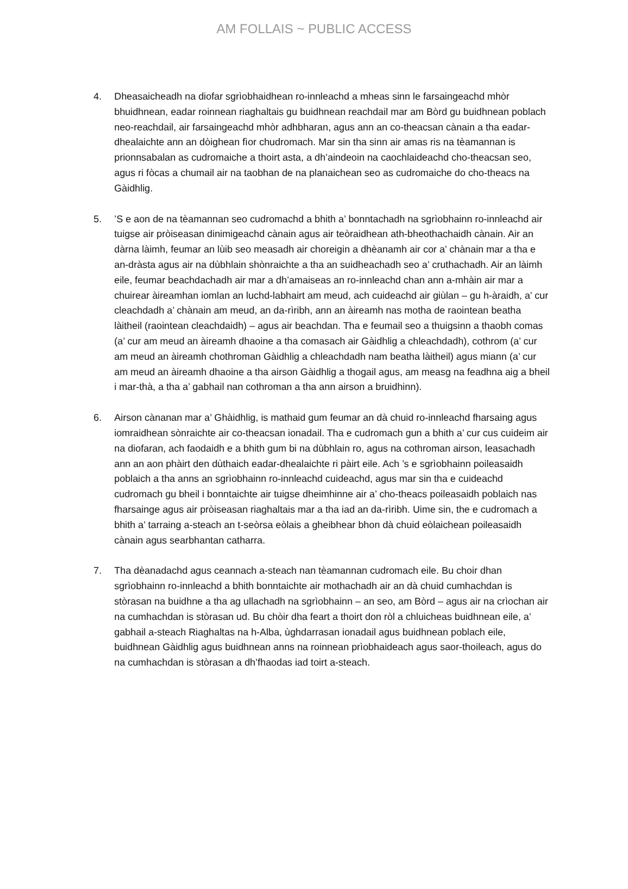AM FOLLAIS ~ PUBLIC ACCESS
4. Dheasaicheadh na diofar sgrìobhaidhean ro-innleachd a mheas sinn le farsaingeachd mhòr bhuidhnean, eadar roinnean riaghaltais gu buidhnean reachdail mar am Bòrd gu buidhnean poblach neo-reachdail, air farsaingeachd mhòr adhbharan, agus ann an co-theacsan cànain a tha eadar-dhealaichte ann an dòighean fìor chudromach. Mar sin tha sinn air amas ris na tèamannan is prionnsabalan as cudromaiche a thoirt asta, a dh’aindeoin na caochlaideachd cho-theacsan seo, agus ri fòcas a chumail air na taobhan de na planaichean seo as cudromaiche do cho-theacs na Gàidhlig.
5. ’S e aon de na tèamannan seo cudromachd a bhith a’ bonntachadh na sgrìobhainn ro-innleachd air tuigse air pròiseasan dinimigeachd cànain agus air teòraidhean ath-bheothachaidh cànain. Air an dàrna làimh, feumar an lùib seo measadh air choreigin a dhèanamh air cor a’ chànain mar a tha e an-dràsta agus air na dùbhlain shònraichte a tha an suidheachadh seo a’ cruthachadh. Air an làimh eile, feumar beachdachadh air mar a dh’amaiseas an ro-innleachd chan ann a-mhàin air mar a chuirear àireamhan iomlan an luchd-labhairt am meud, ach cuideachd air giùlan – gu h-àraidh, a’ cur cleachdadh a’ chànain am meud, an da-rìribh, ann an àireamh nas motha de raointean beatha làitheil (raointean cleachdaidh) – agus air beachdan. Tha e feumail seo a thuigsinn a thaobh comas (a’ cur am meud an àireamh dhaoine a tha comasach air Gàidhlig a chleachdadh), cothrom (a’ cur am meud an àireamh chothroman Gàidhlig a chleachdadh nam beatha làitheil) agus miann (a’ cur am meud an àireamh dhaoine a tha airson Gàidhlig a thogail agus, am measg na feadhna aig a bheil i mar-thà, a tha a’ gabhail nan cothroman a tha ann airson a bruidhinn).
6. Airson cànanan mar a’ Ghàidhlig, is mathaid gum feumar an dà chuid ro-innleachd fharsaing agus iomraidhean sònraichte air co-theacsan ionadail. Tha e cudromach gun a bhith a’ cur cus cuideim air na diofaran, ach faodaidh e a bhith gum bi na dùbhlain ro, agus na cothroman airson, leasachadh ann an aon phàirt den dùthaich eadar-dhealaichte ri pàirt eile. Ach ’s e sgrìobhainn poileasaidh poblaich a tha anns an sgrìobhainn ro-innleachd cuideachd, agus mar sin tha e cuideachd cudromach gu bheil i bonntaichte air tuigse dheimhinne air a’ cho-theacs poileasaidh poblaich nas fharsainge agus air pròiseasan riaghaltais mar a tha iad an da-rìribh. Uime sin, the e cudromach a bhith a’ tarraing a-steach an t-seòrsa eòlais a gheibhear bhon dà chuid eòlaichean poileasaidh cànain agus searbhantan catharra.
7. Tha dèanadachd agus ceannach a-steach nan tèamannan cudromach eile. Bu choir dhan sgrìobhainn ro-innleachd a bhith bonntaichte air mothachadh air an dà chuid cumhachdan is stòrasan na buidhne a tha ag ullachadh na sgrìobhainn – an seo, am Bòrd – agus air na crìochan air na cumhachdan is stòrasan ud. Bu chòir dha feart a thoirt don ròl a chluicheas buidhnean eile, a’ gabhail a-steach Riaghaltas na h-Alba, ùghdarrasan ionadail agus buidhnean poblach eile, buidhnean Gàidhlig agus buidhnean anns na roinnean prìobhaideach agus saor-thoileach, agus do na cumhachdan is stòrasan a dh’fhaodas iad toirt a-steach.